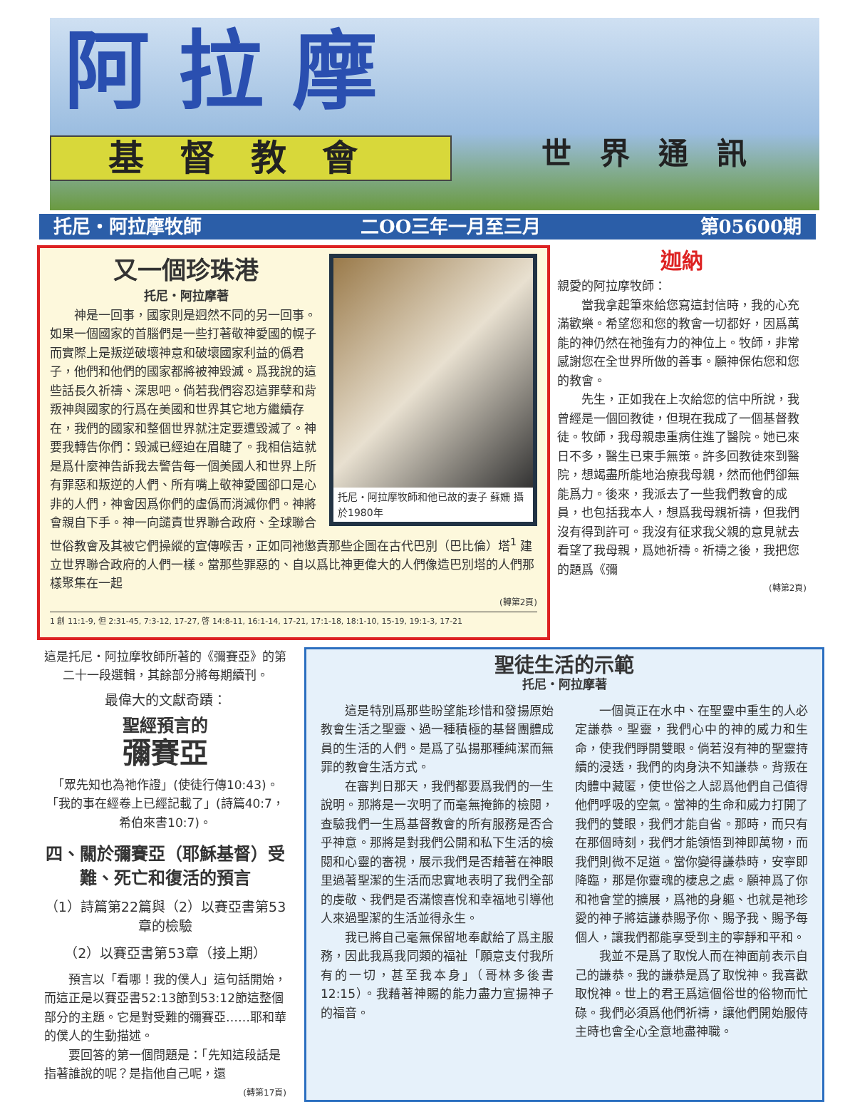阿拉摩
基督教會 世界通訊
托尼・阿拉摩牧師 二OO三年一月至三月 第05600期
托尼・阿拉摩牧師和他已故的妻子 蘇姍 攝於1980年
又一個珍珠港
托尼・阿拉摩著
神是一回事，國家則是迥然不同的另一回事。如果一個國家的首腦們是一些打著敬神愛國的幌子而實際上是叛逆破壞神意和破壞國家利益的僞君子，他們和他們的國家都將被神毀滅。爲我說的這些話長久祈禱、深思吧。倘若我們容忍這罪孽和背叛神與國家的行爲在美國和世界其它地方繼續存在，我們的國家和整個世界就注定要遭毀滅了。神要我轉告你們：毀滅已經迫在眉睫了。我相信這就是爲什麼神告訴我去警告每一個美國人和世界上所有罪惡和叛逆的人們、所有嘴上敬神愛國卻口是心非的人們，神會因爲你們的虛僞而消滅你們。神將會親自下手。神一向譴責世界聯合政府、全球聯合世俗教會及其被它們操縱的宣傳喉舌，正如同祂懲責那些企圖在古代巴別（巴比倫）塔<sup>1</sup> 建立世界聯合政府的人們一樣。當那些罪惡的、自以爲比神更偉大的人們像造巴別塔的人們那樣聚集在一起
(轉第2頁)
1 創 11:1-9, 但 2:31-45, 7:3-12, 17-27, 啓 14:8-11, 16:1-14, 17-21, 17:1-18, 18:1-10, 15-19, 19:1-3, 17-21
迦納
親愛的阿拉摩牧師：
當我拿起筆來給您寫這封信時，我的心充滿歡樂。希望您和您的教會一切都好，因爲萬能的神仍然在祂強有力的神位上。牧師，非常感謝您在全世界所做的善事。願神保佑您和您的教會。
先生，正如我在上次給您的信中所說，我曾經是一個回教徒，但現在我成了一個基督教徒。牧師，我母親患重病住進了醫院。她已來日不多，醫生已束手無策。許多回教徒來到醫院，想竭盡所能地治療我母親，然而他們卻無能爲力。後來，我派去了一些我們教會的成員，也包括我本人，想爲我母親祈禱，但我們沒有得到許可。我沒有征求我父親的意見就去看望了我母親，爲她祈禱。祈禱之後，我把您的題爲《彌
(轉第2頁)
這是托尼・阿拉摩牧師所著的《彌賽亞》的第二十一段選輯，其餘部分將每期續刊。
最偉大的文獻奇蹟：
聖經預言的
彌賽亞
「眾先知也為祂作證」(使徒行傳10:43)。「我的事在經卷上已經記載了」(詩篇40:7，希伯來書10:7)。
四、關於彌賽亞（耶穌基督）受難、死亡和復活的預言
（1）詩篇第22篇與（2）以賽亞書第53章的檢驗
（2）以賽亞書第53章（接上期）
預言以「看哪！我的僕人」這句話開始，而這正是以賽亞書52:13節到53:12節這整個部分的主題。它是對受難的彌賽亞……耶和華的僕人的生動描述。
要回答的第一個問題是：「先知這段話是指著誰說的呢？是指他自己呢，還
(轉第17頁)
聖徒生活的示範
托尼・阿拉摩著
這是特別爲那些盼望能珍惜和發揚原始教會生活之聖靈、過一種積極的基督團體成員的生活的人們。是爲了弘揚那種純潔而無罪的教會生活方式。
在審判日那天，我們都要爲我們的一生說明。那將是一次明了而毫無掩飾的檢閱，查驗我們一生爲基督教會的所有服務是否合乎神意。那將是對我們公開和私下生活的檢閱和心靈的審視，展示我們是否藉著在神眼里過著聖潔的生活而忠實地表明了我們全部的虔敬、我們是否滿懷喜悅和幸福地引導他人來過聖潔的生活並得永生。
我已將自己毫無保留地奉獻給了爲主服務，因此我爲我同類的福祉「願意支付我所有的一切，甚至我本身」（哥林多後書12:15）。我藉著神賜的能力盡力宣揚神子的福音。
一個眞正在水中、在聖靈中重生的人必定謙恭。聖靈，我們心中的神的威力和生命，使我們睜開雙眼。倘若沒有神的聖靈持續的浸透，我們的肉身決不知謙恭。背叛在肉體中藏匿，使世俗之人認爲他們自己值得他們呼吸的空氣。當神的生命和威力打開了我們的雙眼，我們才能自省。那時，而只有在那個時刻，我們才能領悟到神即萬物，而我們則微不足道。當你變得謙恭時，安寧即降臨，那是你靈魂的棲息之處。願神爲了你和祂會堂的擴展，爲祂的身軀、也就是祂珍愛的神子將這謙恭賜予你、賜予我、賜予每個人，讓我們都能享受到主的寧靜和平和。
我並不是爲了取悅人而在神面前表示自己的謙恭。我的謙恭是爲了取悅神。我喜歡取悅神。世上的君王爲這個俗世的俗物而忙碌。我們必須爲他們祈禱，讓他們開始服侍主時也會全心全意地盡神職。